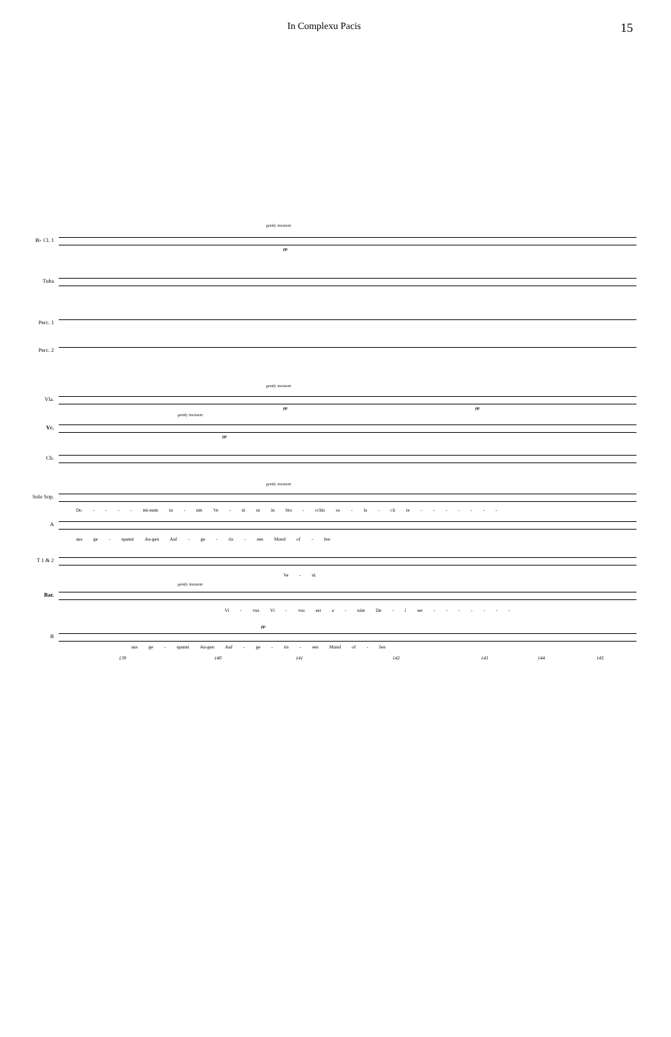In Complexu Pacis
15
B♭ Cl. 1
gently insistent
pp
Tuba
Perc. 1
Perc. 2
Vla.
gently insistent
pp pp
Vc.
gently insistent
pp
Cb.
Solo Sop.
gently insistent
Do - - - - mi-num tu - um Ve - ni ut in bra - cchis so - la - cii te - - - - - - -
A
aus ge - spannt Au-gen Auf - ge - ris - sen Mund of - fen
T 1 & 2
Ve - ni
Bar.
gently insistent
Vi - vus Vi - vus est e - nim De - i ser - - - - - - -
B
pp
aus ge - spannt Au-gen Auf - ge - ris - sen Mund of - fen
139 140 141 142 143 144 145